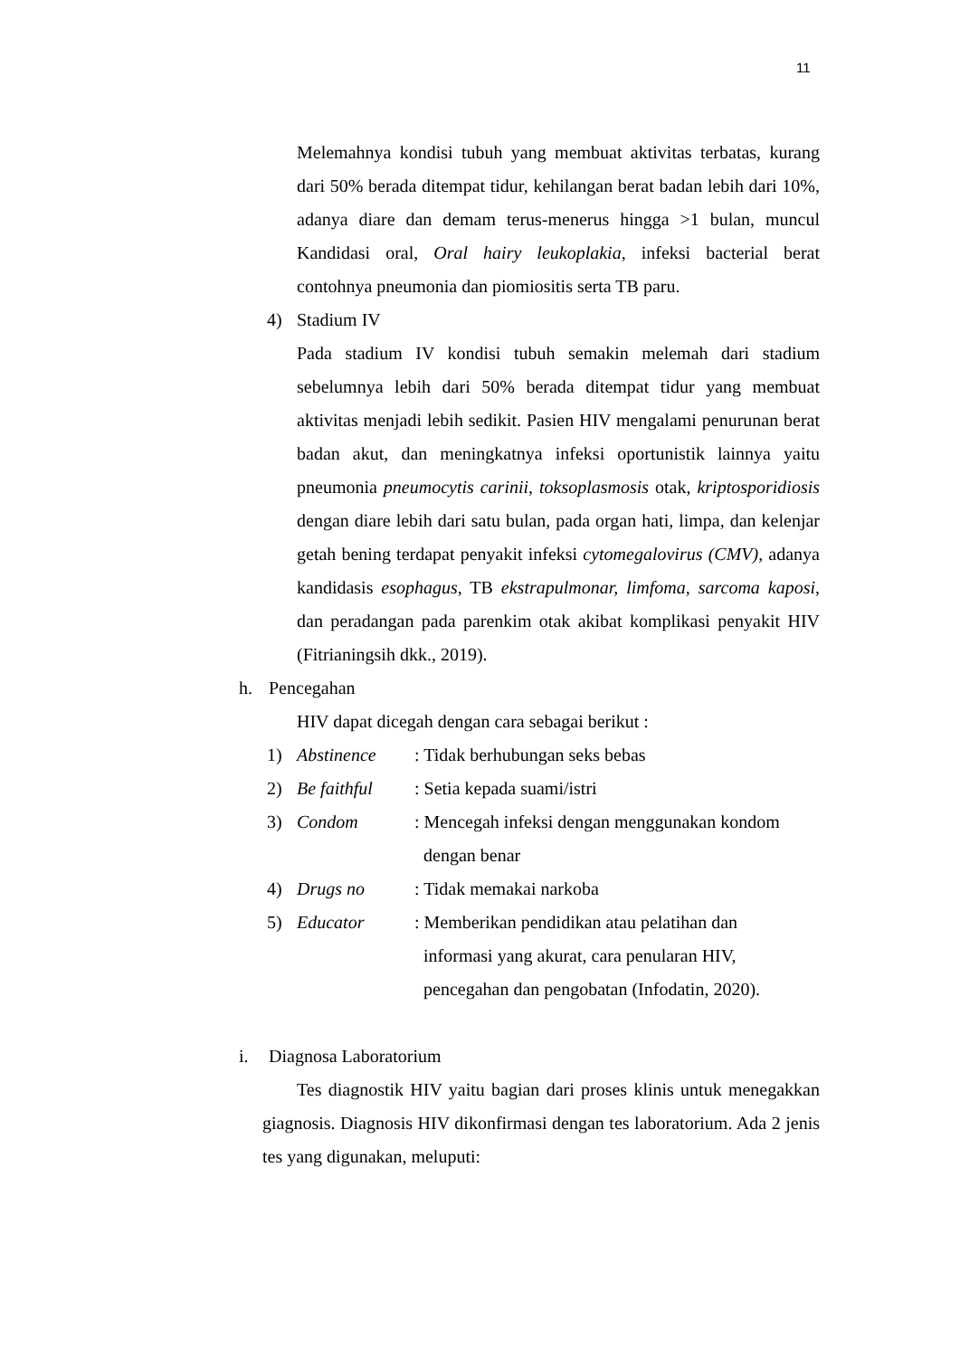11
Melemahnya kondisi tubuh yang membuat aktivitas terbatas, kurang dari 50% berada ditempat tidur, kehilangan berat badan lebih dari 10%, adanya diare dan demam terus-menerus hingga >1 bulan, muncul Kandidasi oral, Oral hairy leukoplakia, infeksi bacterial berat contohnya pneumonia dan piomiositis serta TB paru.
4) Stadium IV
Pada stadium IV kondisi tubuh semakin melemah dari stadium sebelumnya lebih dari 50% berada ditempat tidur yang membuat aktivitas menjadi lebih sedikit. Pasien HIV mengalami penurunan berat badan akut, dan meningkatnya infeksi oportunistik lainnya yaitu pneumonia pneumocytis carinii, toksoplasmosis otak, kriptosporidiosis dengan diare lebih dari satu bulan, pada organ hati, limpa, dan kelenjar getah bening terdapat penyakit infeksi cytomegalovirus (CMV), adanya kandidasis esophagus, TB ekstrapulmonar, limfoma, sarcoma kaposi, dan peradangan pada parenkim otak akibat komplikasi penyakit HIV (Fitrianingsih dkk., 2019).
h. Pencegahan
HIV dapat dicegah dengan cara sebagai berikut :
1) Abstinence: Tidak berhubungan seks bebas
2) Be faithful: Setia kepada suami/istri
3) Condom: Mencegah infeksi dengan menggunakan kondom
dengan benar
4) Drugs no: Tidak memakai narkoba
5) Educator: Memberikan pendidikan atau pelatihan dan
informasi yang akurat, cara penularan HIV,
pencegahan dan pengobatan (Infodatin, 2020).
i. Diagnosa Laboratorium
Tes diagnostik HIV yaitu bagian dari proses klinis untuk menegakkan giagnosis. Diagnosis HIV dikonfirmasi dengan tes laboratorium. Ada 2 jenis tes yang digunakan, meluputi: